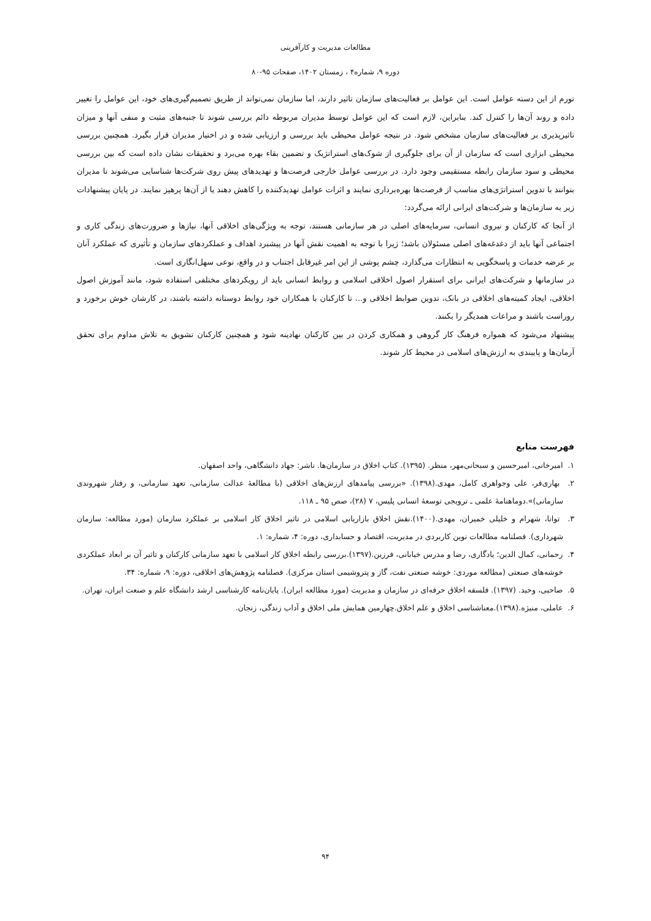مطالعات مدیریت و کارآفرینی
دوره ۹، شماره۴ ، زمستان ۱۴۰۲، صفحات ۹۵-۸۰
تورم از این دسته عوامل است. این عوامل بر فعالیت‌های سازمان تاثیر دارند، اما سازمان نمی‌تواند از طریق تصمیم‌گیری‌های خود، این عوامل را تغییر داده و روند آن‌ها را کنترل کند. بنابراین، لازم است که این عوامل توسط مدیران مربوطه دائم بررسی شوند تا جنبه‌های مثبت و منفی آنها و میزان تاثیرپذیری بر فعالیت‌های سازمان مشخص شود. در نتیجه عوامل محیطی باید بررسی و ارزیابی شده و در اختیار مدیران قرار بگیرد. همچنین بررسی محیطی ابزاری است که سازمان از آن برای جلوگیری از شوک‌های استراتژیک و تضمین بقاء بهره می‌برد و تحقیقات نشان داده است که بین بررسی محیطی و سود سازمان رابطه مستقیمی وجود دارد. در بررسی عوامل خارجی فرصت‌ها و تهدیدهای پیش روی شرکت‌ها شناسایی می‌شوند تا مدیران بتوانند با تدوین استراتژی‌های مناسب از فرصت‌ها بهره‌برداری نمایند و اثرات عوامل تهدیدکننده را کاهش دهند یا از آن‌ها پرهیز نمایند. در پایان پیشنهادات زیر به سازمان‌ها و شرکت‌های ایرانی ارائه می‌گردد:
از آنجا که کارکنان و نیروی انسانی، سرمایه‌های اصلی در هر سازمانی هستند، توجه به ویژگی‌های اخلاقی آنها، نیازها و ضرورت‌های زندگی کاری و اجتماعی آنها باید از دغدغه‌های اصلی مسئولان باشد؛ زیرا با توجه به اهمیت نقش آنها در پیشبرد اهداف و عملکردهای سازمان و تأثیری که عملکرد آنان بر عرضه خدمات و پاسخگویی به انتظارات می‌گذارد، چشم پوشی از این امر غیرقابل اجتناب و در واقع، نوعی سهل‌انگاری است.
در سازمانها و شرکت‌های ایرانی برای استقرار اصول اخلاقی اسلامی و روابط انسانی باید از رویکردهای مختلفی استفاده شود، مانند آموزش اصول اخلاقی، ایجاد کمیته‌های اخلاقی در بانک، تدوین ضوابط اخلاقی و... تا کارکنان با همکاران خود روابط دوستانه داشته باشند، در کارشان خوش برخورد و روراست باشند و مراعات همدیگر را بکنند.
پیشنهاد می‌شود که همواره فرهنگ کار گروهی و همکاری کردن در بین کارکنان نهادینه شود و همچنین کارکنان تشویق به تلاش مداوم برای تحقق آرمان‌ها و پایبندی به ارزش‌های اسلامی در محیط کار شوند.
فهرست منابع
۱. امیرخانی، امیرحسین و سبحانی‌مهر، منظر. (۱۳۹۵). کتاب اخلاق در سازمان‌ها. ناشر: جهاد دانشگاهی، واحد اصفهان.
۲. بهاری‌فر، علی وجواهری کامل، مهدی.(۱۳۹۸). «بررسی پیامدهای ارزش‌های اخلاقی (با مطالعهٔ عدالت سازمانی، تعهد سازمانی، و رفتار شهروندی سازمانی)».دوماهنامهٔ علمی ـ ترویجی توسعهٔ انسانی پلیس، ۷ (۲۸)، صص ۹۵ ـ ۱۱۸.
۳. توانا، شهرام و خلیلی خمیران، مهدی.(۱۴۰۰).نقش اخلاق بازاریابی اسلامی در تاثیر اخلاق کار اسلامی بر عملکرد سازمان (مورد مطالعه: سازمان شهرداری). فصلنامه مطالعات نوین کاربردی در مدیریت، اقتصاد و حسابداری، دوره: ۴، شماره: ۱.
۴. رحمانی، کمال الدین؛ یادگاری، رضا و مدرس خیابانی، فرزین.(۱۳۹۷).بررسی رابطه اخلاق کار اسلامی با تعهد سازمانی کارکنان و تاثیر آن بر ابعاد عملکردی خوشه‌های صنعتی (مطالعه موردی: خوشه صنعتی نفت، گاز و پتروشیمی استان مرکزی). فصلنامه پژوهش‌های اخلاقی، دوره: ۹، شماره: ۳۴.
۵. صاحبی، وحید. (۱۳۹۷). فلسفه اخلاق حرفه‌ای در سازمان و مدیریت (مورد مطالعه ایران). پایان‌نامه کارشناسی ارشد دانشگاه علم و صنعت ایران، تهران.
۶. عاملی، منیژه.(۱۳۹۸).معناشناسی اخلاق و علم اخلاق.چهارمین همایش ملی اخلاق و آداب زندگی، زنجان.
۹۴